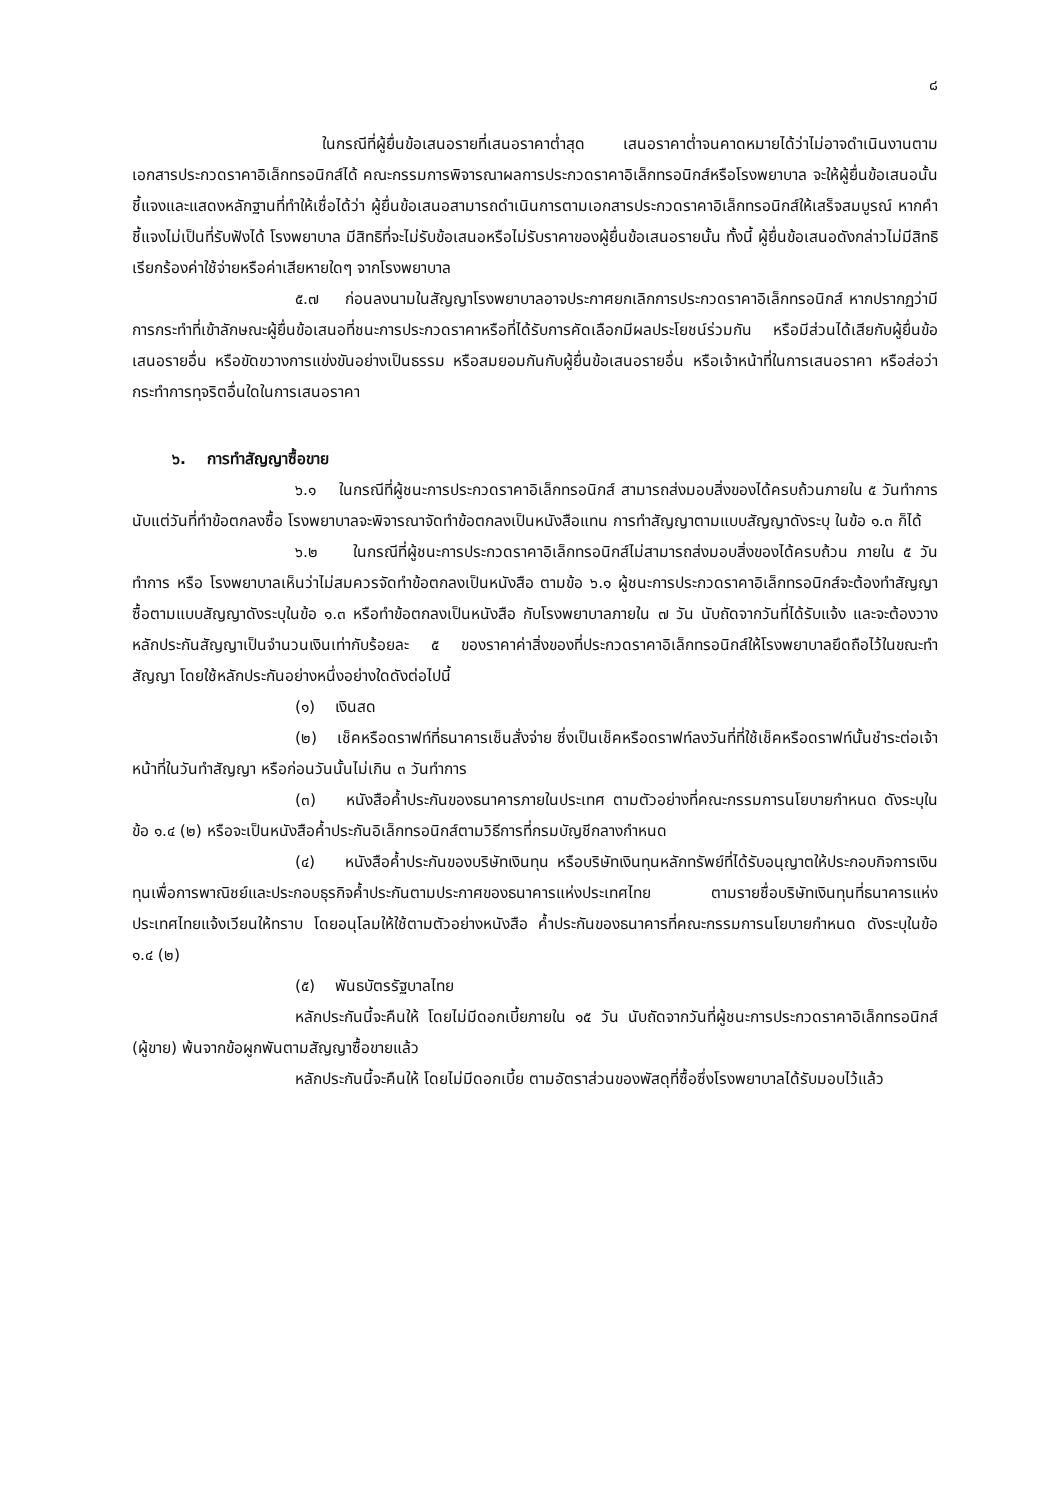๘
ในกรณีที่ผู้ยื่นข้อเสนอรายที่เสนอราคาต่ำสุด เสนอราคาต่ำจนคาดหมายได้ว่าไม่อาจดำเนินงานตามเอกสารประกวดราคาอิเล็กทรอนิกส์ได้ คณะกรรมการพิจารณาผลการประกวดราคาอิเล็กทรอนิกส์หรือโรงพยาบาล จะให้ผู้ยื่นข้อเสนอนั้นชี้แจงและแสดงหลักฐานที่ทำให้เชื่อได้ว่า ผู้ยื่นข้อเสนอสามารถดำเนินการตามเอกสารประกวดราคาอิเล็กทรอนิกส์ให้เสร็จสมบูรณ์ หากคำชี้แจงไม่เป็นที่รับฟังได้ โรงพยาบาล มีสิทธิที่จะไม่รับข้อเสนอหรือไม่รับราคาของผู้ยื่นข้อเสนอรายนั้น ทั้งนี้ ผู้ยื่นข้อเสนอดังกล่าวไม่มีสิทธิเรียกร้องค่าใช้จ่ายหรือค่าเสียหายใดๆ จากโรงพยาบาล
๕.๗ ก่อนลงนามในสัญญาโรงพยาบาลอาจประกาศยกเลิกการประกวดราคาอิเล็กทรอนิกส์ หากปรากฏว่ามีการกระทำที่เข้าลักษณะผู้ยื่นข้อเสนอที่ชนะการประกวดราคาหรือที่ได้รับการคัดเลือกมีผลประโยชน์ร่วมกัน หรือมีส่วนได้เสียกับผู้ยื่นข้อเสนอรายอื่น หรือขัดขวางการแข่งขันอย่างเป็นธรรม หรือสมยอมกันกับผู้ยื่นข้อเสนอรายอื่น หรือเจ้าหน้าที่ในการเสนอราคา หรือส่อว่ากระทำการทุจริตอื่นใดในการเสนอราคา
๖. การทำสัญญาซื้อขาย
๖.๑ ในกรณีที่ผู้ชนะการประกวดราคาอิเล็กทรอนิกส์ สามารถส่งมอบสิ่งของได้ครบถ้วนภายใน ๕ วันทำการ นับแต่วันที่ทำข้อตกลงซื้อ โรงพยาบาลจะพิจารณาจัดทำข้อตกลงเป็นหนังสือแทน การทำสัญญาตามแบบสัญญาดังระบุ ในข้อ ๑.๓ ก็ได้
๖.๒ ในกรณีที่ผู้ชนะการประกวดราคาอิเล็กทรอนิกส์ไม่สามารถส่งมอบสิ่งของได้ครบถ้วน ภายใน ๕ วันทำการ หรือ โรงพยาบาลเห็นว่าไม่สมควรจัดทำข้อตกลงเป็นหนังสือ ตามข้อ ๖.๑ ผู้ชนะการประกวดราคาอิเล็กทรอนิกส์จะต้องทำสัญญาซื้อตามแบบสัญญาดังระบุในข้อ ๑.๓ หรือทำข้อตกลงเป็นหนังสือ กับโรงพยาบาลภายใน ๗ วัน นับถัดจากวันที่ได้รับแจ้ง และจะต้องวางหลักประกันสัญญาเป็นจำนวนเงินเท่ากับร้อยละ ๕ ของราคาค่าสิ่งของที่ประกวดราคาอิเล็กทรอนิกส์ให้โรงพยาบาลยึดถือไว้ในขณะทำสัญญา โดยใช้หลักประกันอย่างหนึ่งอย่างใดดังต่อไปนี้
(๑) เงินสด
(๒) เช็คหรือดราฟท์ที่ธนาคารเซ็นสั่งจ่าย ซึ่งเป็นเช็คหรือดราฟท์ลงวันที่ที่ใช้เช็คหรือดราฟท์นั้นชำระต่อเจ้าหน้าที่ในวันทำสัญญา หรือก่อนวันนั้นไม่เกิน ๓ วันทำการ
(๓) หนังสือค้ำประกันของธนาคารภายในประเทศ ตามตัวอย่างที่คณะกรรมการนโยบายกำหนด ดังระบุในข้อ ๑.๔ (๒) หรือจะเป็นหนังสือค้ำประกันอิเล็กทรอนิกส์ตามวิธีการที่กรมบัญชีกลางกำหนด
(๔) หนังสือค้ำประกันของบริษัทเงินทุน หรือบริษัทเงินทุนหลักทรัพย์ที่ได้รับอนุญาตให้ประกอบกิจการเงินทุนเพื่อการพาณิชย์และประกอบธุรกิจค้ำประกันตามประกาศของธนาคารแห่งประเทศไทย ตามรายชื่อบริษัทเงินทุนที่ธนาคารแห่งประเทศไทยแจ้งเวียนให้ทราบ โดยอนุโลมให้ใช้ตามตัวอย่างหนังสือ ค้ำประกันของธนาคารที่คณะกรรมการนโยบายกำหนด ดังระบุในข้อ ๑.๔ (๒)
(๕) พันธบัตรรัฐบาลไทย
หลักประกันนี้จะคืนให้ โดยไม่มีดอกเบี้ยภายใน ๑๕ วัน นับถัดจากวันที่ผู้ชนะการประกวดราคาอิเล็กทรอนิกส์ (ผู้ขาย) พ้นจากข้อผูกพันตามสัญญาซื้อขายแล้ว
หลักประกันนี้จะคืนให้ โดยไม่มีดอกเบี้ย ตามอัตราส่วนของพัสดุที่ซื้อซึ่งโรงพยาบาลได้รับมอบไว้แล้ว